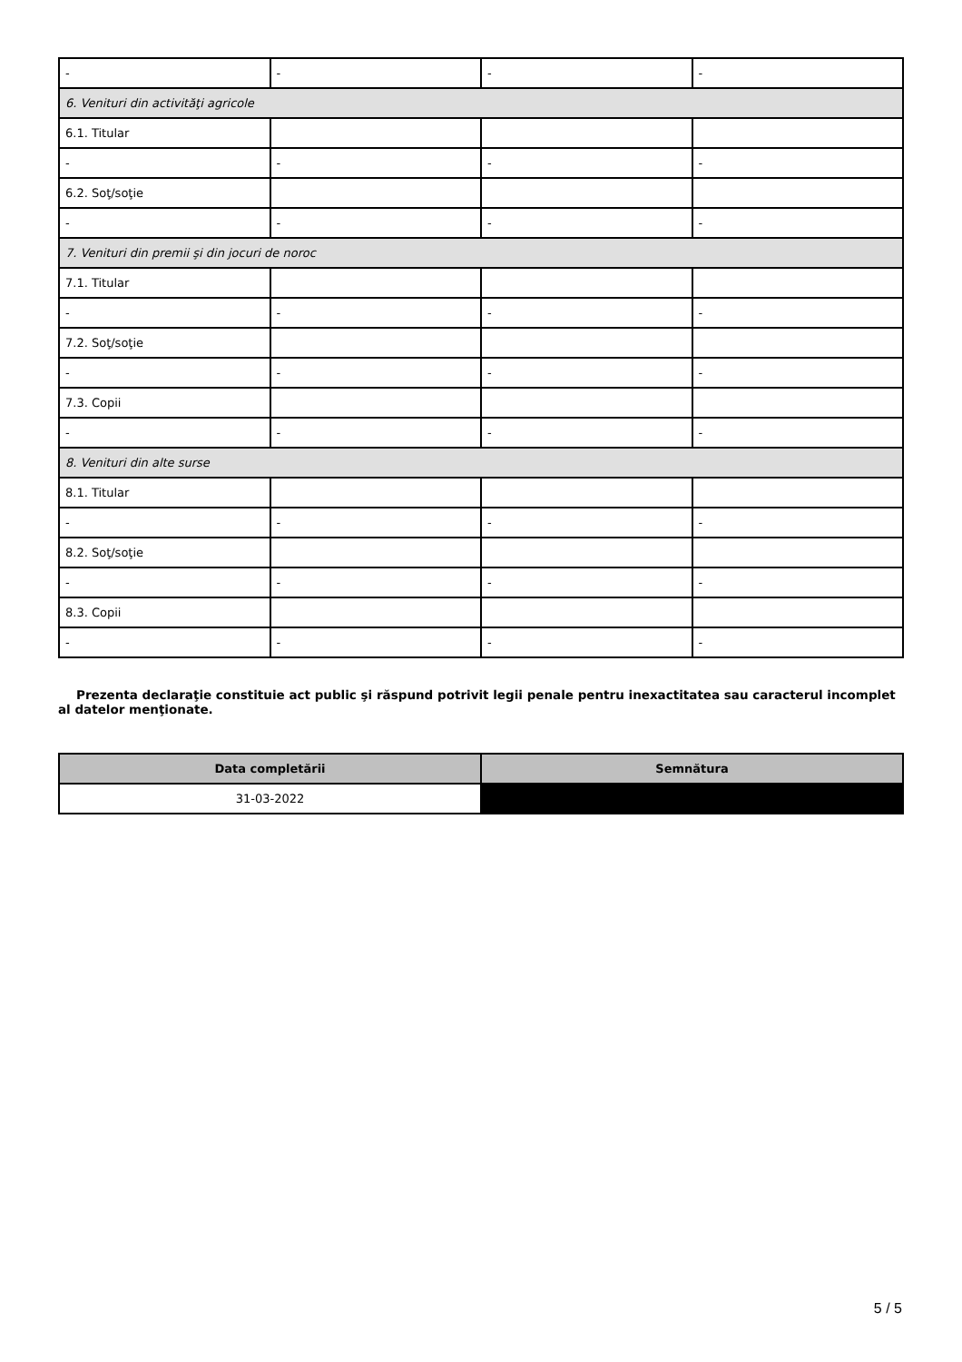| - | - | - | - |
| 6. Venituri din activităţi agricole | | | |
| 6.1. Titular | | | |
| - | - | - | - |
| 6.2. Soţ/soţie | | | |
| - | - | - | - |
| 7. Venituri din premii şi din jocuri de noroc | | | |
| 7.1. Titular | | | |
| - | - | - | - |
| 7.2. Soţ/soţie | | | |
| - | - | - | - |
| 7.3. Copii | | | |
| - | - | - | - |
| 8. Venituri din alte surse | | | |
| 8.1. Titular | | | |
| - | - | - | - |
| 8.2. Soţ/soţie | | | |
| - | - | - | - |
| 8.3. Copii | | | |
| - | - | - | - |
Prezenta declaraţie constituie act public şi răspund potrivit legii penale pentru inexactitatea sau caracterul incomplet al datelor menţionate.
| Data completării | Semnătura |
| --- | --- |
| 31-03-2022 | |
5 / 5